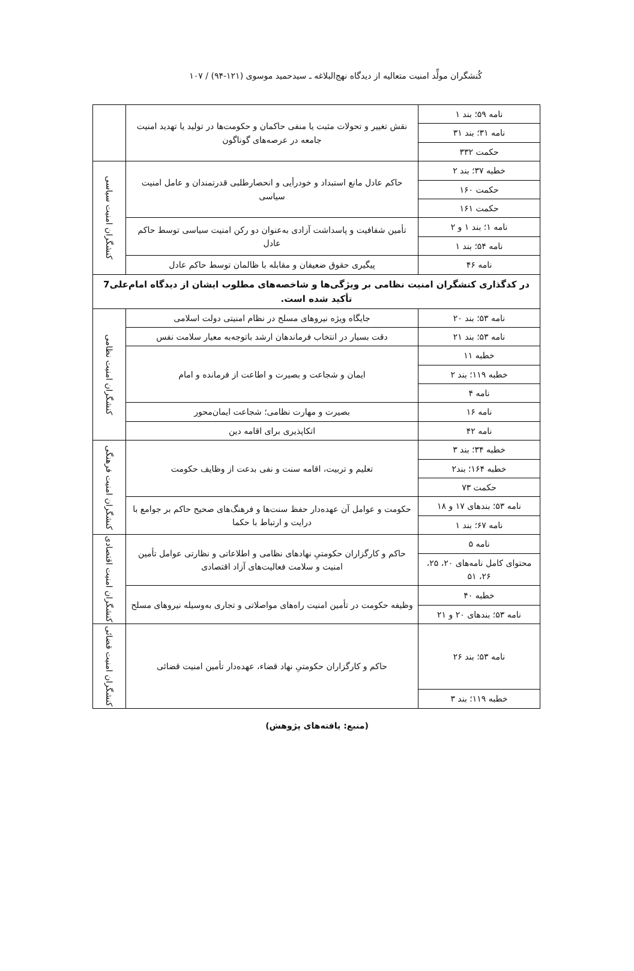کُنشگران مولِّد امنیت متعالیه از دیدگاه نهج‌البلاغه ـ سیدحمید موسوی (۱۲۱-۹۴) / ۱۰۷
| نامه ۵۹؛ بند ۱ | نقش تغییر و تحولات مثبت یا منفی حاکمان و حکومت‌ها در تولید یا تهدید امنیت جامعه در عرصه‌های گوناگون | |
| نامه ۳۱؛ بند ۳۱ | | |
| حکمت ۳۳۲ | | |
| خطبه ۳۷؛ بند ۲ | حاکم عادل مانع استبداد و خودرأیی و انحصارطلبی قدرتمندان و عامل امنیت سیاسی | کنشگران امنیت سیاسی |
| حکمت ۱۶۰ | | |
| حکمت ۱۶۱ | | |
| نامه ۱؛ بند ۱ و ۲ | تأمین شفافیت و پاسداشت آزادی به‌عنوان دو رکن امنیت سیاسی توسط حاکم عادل | |
| نامه ۵۴؛ بند ۱ | | |
| نامه ۴۶ | پیگیری حقوق ضعیفان و مقابله با ظالمان توسط حاکم عادل | |
| در کدگذاری کنشگران امنیت نظامی بر ویژگی‌ها و شاخصه‌های مطلوب ایشان از دیدگاه امام‌علی7 تأکید شده است. | | |
| نامه ۵۳؛ بند ۲۰ | جایگاه ویژه نیروهای مسلح در نظام امنیتی دولت اسلامی | کنشگران امنیت نظامی |
| نامه ۵۳؛ بند ۲۱ | دقت بسیار در انتخاب فرماندهان ارشد باتوجه‌به معیار سلامت نفس | |
| خطبه ۱۱ | ایمان و شجاعت و بصیرت و اطاعت از فرمانده و امام | |
| خطبه ۱۱۹؛ بند ۲ | | |
| نامه ۴ | | |
| نامه ۱۶ | بصیرت و مهارت نظامی؛ شجاعت ایمان‌محور | |
| نامه ۴۲ | اتکاپذیری برای اقامه دین | |
| خطبه ۳۴؛ بند ۳ | تعلیم و تربیت، اقامه سنت و نفی بدعت از وظایف حکومت | کنشگران امنیت فرهنگی |
| خطبه ۱۶۴؛ بند۲ | | |
| حکمت ۷۳ | | |
| نامه ۵۳؛ بندهای ۱۷ و ۱۸ | حکومت و عوامل آن عهده‌دار حفظ سنت‌ها و فرهنگ‌های صحیح حاکم بر جوامع با درایت و ارتباط با حکما | |
| نامه ۶۷؛ بند ۱ | | |
| نامه ۵ | حاکم و کارگزاران حکومتیِ نهادهای نظامی و اطلاعاتی و نظارتی عوامل تأمین امنیت و سلامت فعالیت‌های آزاد اقتصادی | کنشگران امنیت اقتصادی |
| محتوای کامل نامه‌های ۲۰، ۲۵، ۲۶، ۵۱ | | |
| خطبه ۴۰ | وظیفه حکومت در تأمین امنیت راه‌های مواصلاتی و تجاری به‌وسیله نیروهای مسلح | |
| نامه ۵۳؛ بندهای ۲۰ و ۲۱ | | |
| نامه ۵۳؛ بند ۲۶ | حاکم و کارگزاران حکومتیِ نهاد قضاء، عهده‌دار تأمین امنیت قضائی | کنشگران امنیت قضائی |
| خطبه ۱۱۹؛ بند ۳ | | |
(منبع: یافته‌های پژوهش)